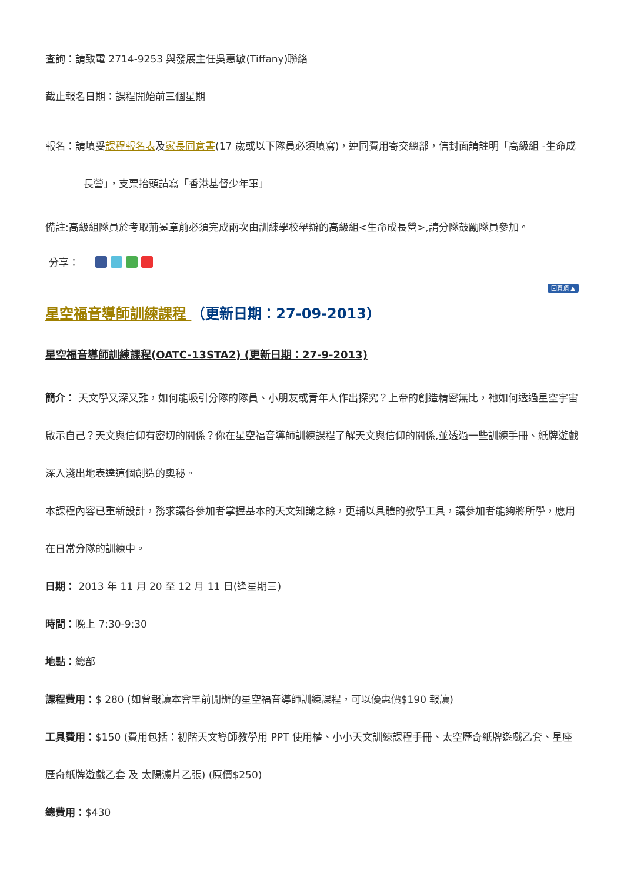查詢：請致電 2714-9253 與發展主任吳惠敏(Tiffany)聯絡
截止報名日期：課程開始前三個星期
報名：請填妥課程報名表及家長同意書(17 歲或以下隊員必須填寫)，連同費用寄交總部，信封面請註明「高級組 -生命成
長營」，支票抬頭請寫「香港基督少年軍」
備註:高級組隊員於考取荊冕章前必須完成兩次由訓練學校舉辦的高級組<生命成長營>,請分隊鼓勵隊員參加。
分享：
回頁頂 ▲
星空福音導師訓練課程 （更新日期：27-09-2013）
星空福音導師訓練課程(OATC-13STA2) (更新日期：27-9-2013)
簡介： 天文學又深又難，如何能吸引分隊的隊員、小朋友或青年人作出探究？上帝的創造精密無比，祂如何透過星空宇宙啟示自己？天文與信仰有密切的關係？你在星空福音導師訓練課程了解天文與信仰的關係,並透過一些訓練手冊、紙牌遊戲深入淺出地表達這個創造的奧秘。
本課程內容已重新設計，務求讓各參加者掌握基本的天文知識之餘，更輔以具體的教學工具，讓參加者能夠將所學，應用在日常分隊的訓練中。
日期： 2013 年 11 月 20 至 12 月 11 日(逢星期三)
時間：晚上 7:30-9:30
地點：總部
課程費用：$ 280 (如曾報讀本會早前開辦的星空福音導師訓練課程，可以優惠價$190 報讀)
工具費用：$150 (費用包括：初階天文導師教學用 PPT 使用權、小小天文訓練課程手冊、太空歷奇紙牌遊戲乙套、星座歷奇紙牌遊戲乙套 及 太陽濾片乙張) (原價$250)
總費用：$430